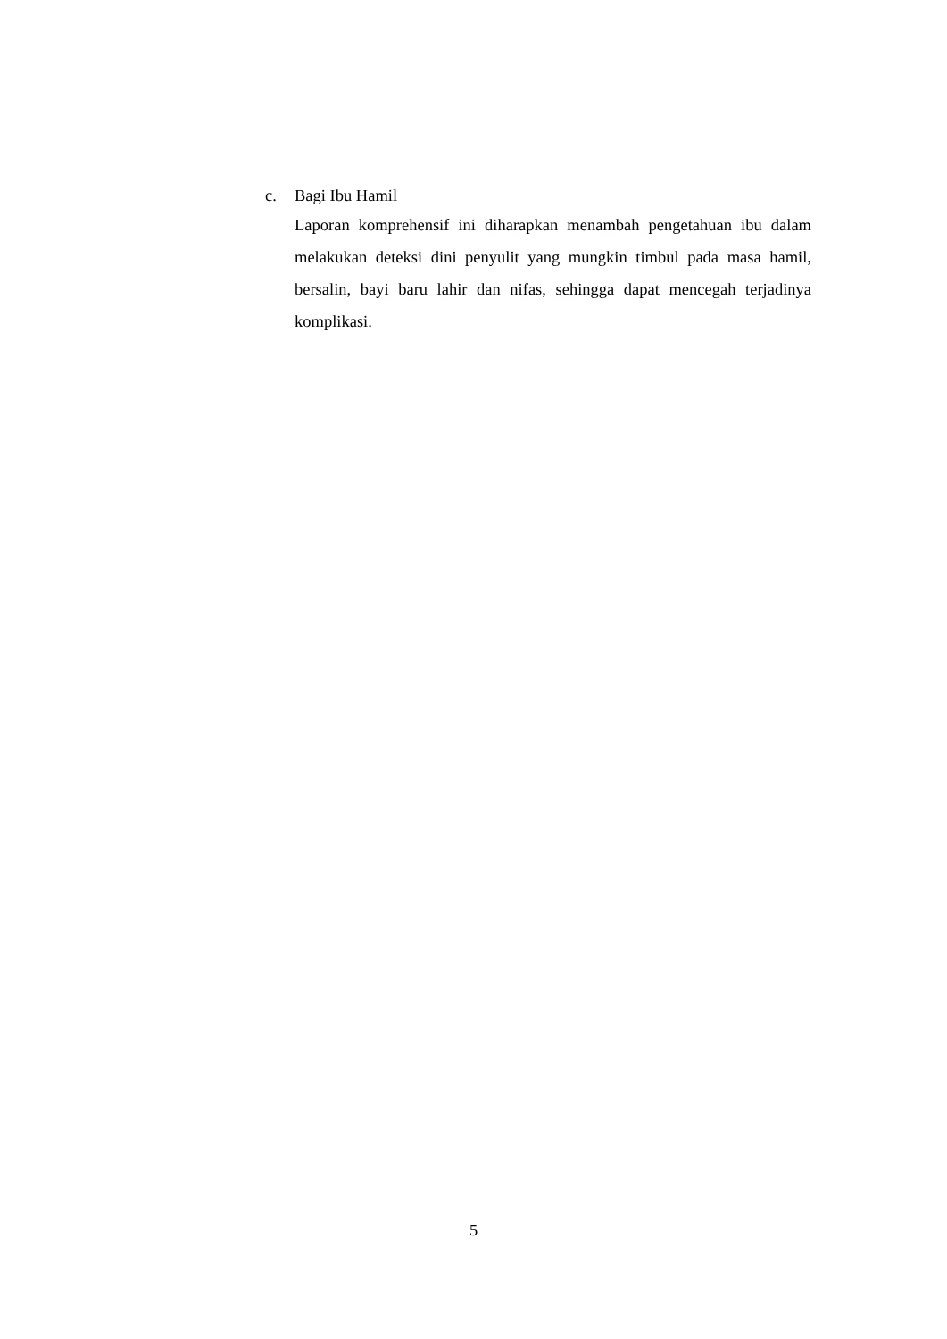c. Bagi Ibu Hamil
Laporan komprehensif ini diharapkan menambah pengetahuan ibu dalam melakukan deteksi dini penyulit yang mungkin timbul pada masa hamil, bersalin, bayi baru lahir dan nifas, sehingga dapat mencegah terjadinya komplikasi.
5